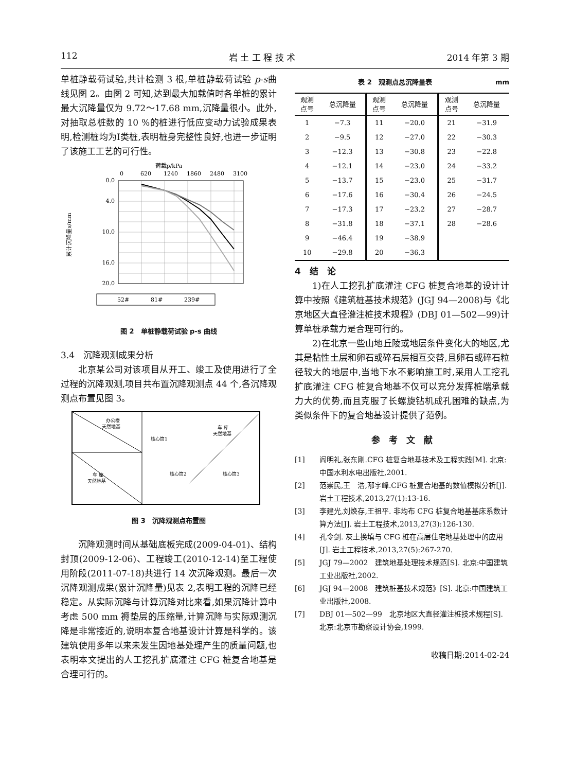112 岩 土 工 程 技 术 2014 年第 3 期
单桩静载荷试验,共计检测 3 根,单桩静载荷试验 p-s曲线见图 2。由图 2 可知,达到最大加载值时各单桩的累计最大沉降量仅为 9.72～17.68 mm,沉降量很小。此外,对抽取总桩数的 10 %的桩进行低应变动力试验成果表明,检测桩均为Ⅰ类桩,表明桩身完整性良好,也进一步证明了该施工工艺的可行性。
荷载p/kPa
0
620
1240
1860
2480
3100
0.0
4.0
10.0
16.0
20.0
累计沉降量s/mm
52#
81#
239#
图 2　单桩静载荷试验 p-s 曲线
3.4　沉降观测成果分析
北京某公司对该项目从开工、竣工及使用进行了全过程的沉降观测,项目共布置沉降观测点 44 个,各沉降观测点布置见图 3。
办公楼
天然地基
车 库
天然地基
车 库
天然地基
核心筒1
核心筒2
核心筒3
图 3　沉降观测点布置图
沉降观测时间从基础底板完成(2009-04-01)、结构封顶(2009-12-06)、工程竣工(2010-12-14)至工程使用阶段(2011-07-18)共进行 14 次沉降观测。最后一次沉降观测成果(累计沉降量)见表 2,表明工程的沉降已经稳定。从实际沉降与计算沉降对比来看,如果沉降计算中考虑 500 mm 褥垫层的压缩量,计算沉降与实际观测沉降是非常接近的,说明本复合地基设计计算是科学的。该建筑使用多年以来未发生因地基处理产生的质量问题,也表明本文提出的人工挖孔扩底灌注 CFG 桩复合地基是合理可行的。
表 2　观测点总沉降量表 mm
| 观测 点号 | 总沉降量 | 观测 点号 | 总沉降量 | 观测 点号 | 总沉降量 |
| --- | --- | --- | --- | --- | --- |
| 1 | −7.3 | 11 | −20.0 | 21 | −31.9 |
| 2 | −9.5 | 12 | −27.0 | 22 | −30.3 |
| 3 | −12.3 | 13 | −30.8 | 23 | −22.8 |
| 4 | −12.1 | 14 | −23.0 | 24 | −33.2 |
| 5 | −13.7 | 15 | −23.0 | 25 | −31.7 |
| 6 | −17.6 | 16 | −30.4 | 26 | −24.5 |
| 7 | −17.3 | 17 | −23.2 | 27 | −28.7 |
| 8 | −31.8 | 18 | −37.1 | 28 | −28.6 |
| 9 | −46.4 | 19 | −38.9 | | |
| 10 | −29.8 | 20 | −36.3 | | |
4　结　论
1)在人工挖孔扩底灌注 CFG 桩复合地基的设计计算中按照《建筑桩基技术规范》(JGJ 94—2008)与《北京地区大直径灌注桩技术规程》(DBJ 01—502—99)计算单桩承载力是合理可行的。
2)在北京一些山地丘陵或地层条件变化大的地区,尤其是粘性土层和卵石或碎石层相互交替,且卵石或碎石粒径较大的地层中,当地下水不影响施工时,采用人工挖孔扩底灌注 CFG 桩复合地基不仅可以充分发挥桩端承载力大的优势,而且克服了长螺旋钻机成孔困难的缺点,为类似条件下的复合地基设计提供了范例。
参　考　文　献
[1] 阎明礼,张东刚.CFG 桩复合地基技术及工程实践[M]. 北京:中国水利水电出版社,2001.
[2] 范崇民,王　浩,邴宇峰.CFG 桩复合地基的数值模拟分析[J]. 岩土工程技术,2013,27(1):13-16.
[3] 李建光,刘焕存,王祖平. 非均布 CFG 桩复合地基基床系数计算方法[J]. 岩土工程技术,2013,27(3):126-130.
[4] 孔令剑. 灰土换填与 CFG 桩在高层住宅地基处理中的应用[J]. 岩土工程技术,2013,27(5):267-270.
[5] JGJ 79—2002　建筑地基处理技术规范[S]. 北京:中国建筑工业出版社,2002.
[6] JGJ 94—2008　建筑桩基技术规范》[S]. 北京:中国建筑工业出版社,2008.
[7] DBJ 01—502—99　北京地区大直径灌注桩技术规程[S]. 北京:北京市勘察设计协会,1999.
收稿日期:2014-02-24